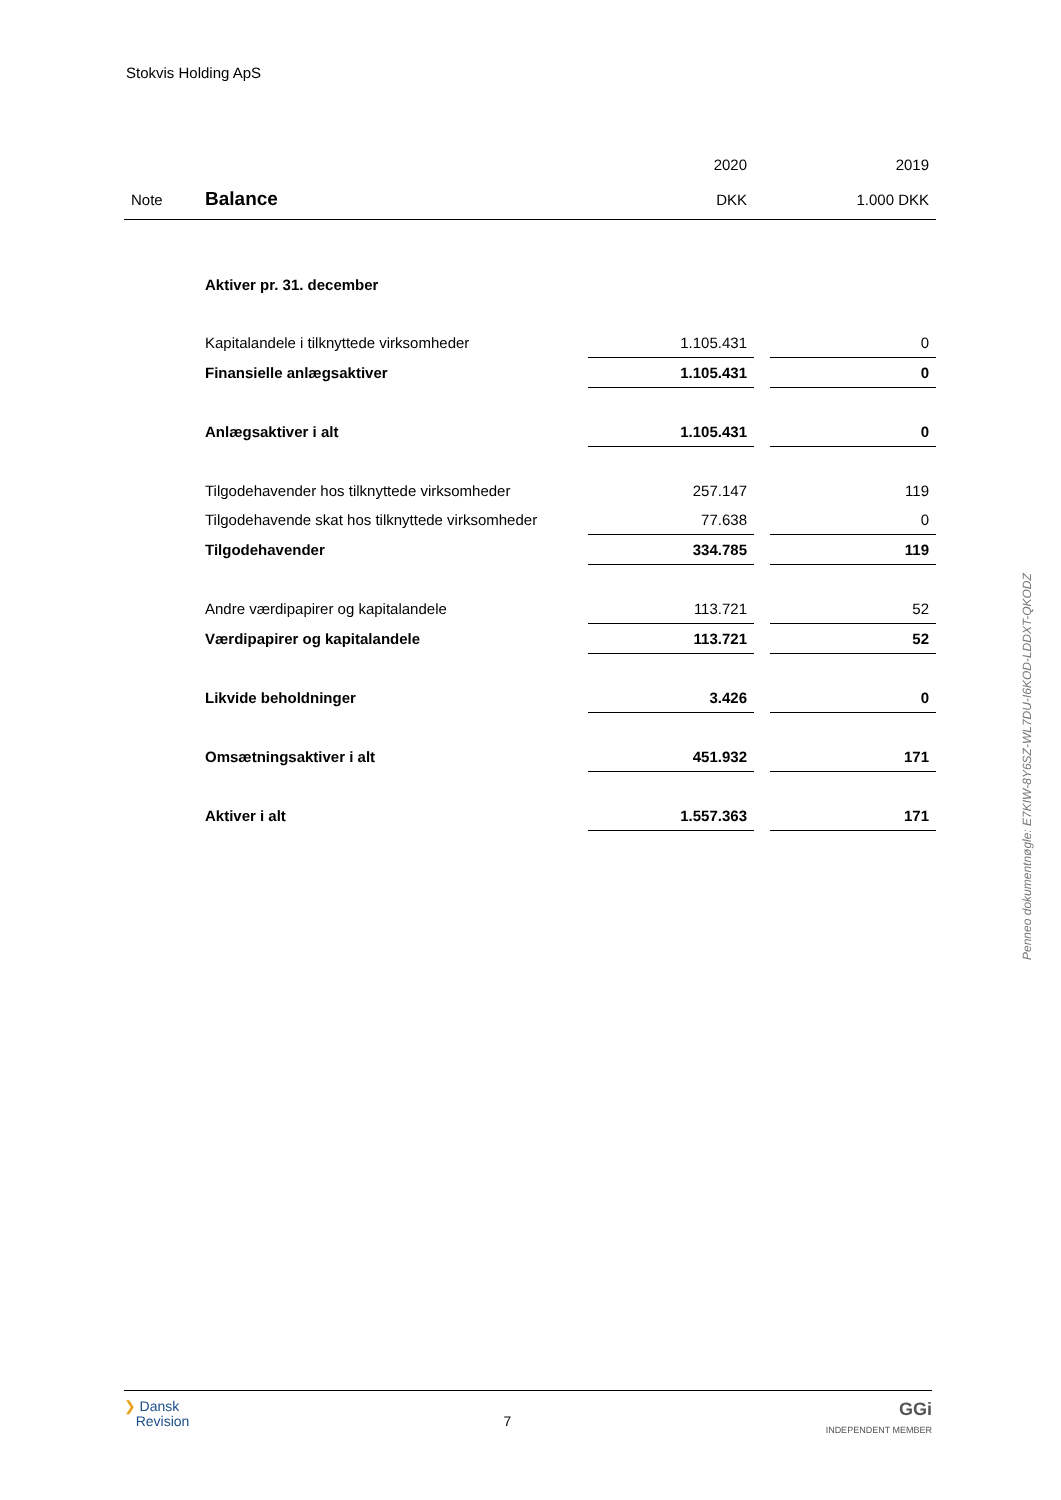Stokvis Holding ApS
| | | 2020 | | 2019 |
| Note | Balance | DKK | | 1.000 DKK |
| | Aktiver pr. 31. december | | | |
| | Kapitalandele i tilknyttede virksomheder | 1.105.431 | | 0 |
| | Finansielle anlægsaktiver | 1.105.431 | | 0 |
| | Anlægsaktiver i alt | 1.105.431 | | 0 |
| | Tilgodehavender hos tilknyttede virksomheder | 257.147 | | 119 |
| | Tilgodehavende skat hos tilknyttede virksomheder | 77.638 | | 0 |
| | Tilgodehavender | 334.785 | | 119 |
| | Andre værdipapirer og kapitalandele | 113.721 | | 52 |
| | Værdipapirer og kapitalandele | 113.721 | | 52 |
| | Likvide beholdninger | 3.426 | | 0 |
| | Omsætningsaktiver i alt | 451.932 | | 171 |
| | Aktiver i alt | 1.557.363 | | 171 |
Penneo dokumentnøgle: E7KIW-8Y6SZ-WL7DU-I6KOD-LDDXT-QKODZ
❯ Dansk
Revision
7
GGi
INDEPENDENT MEMBER